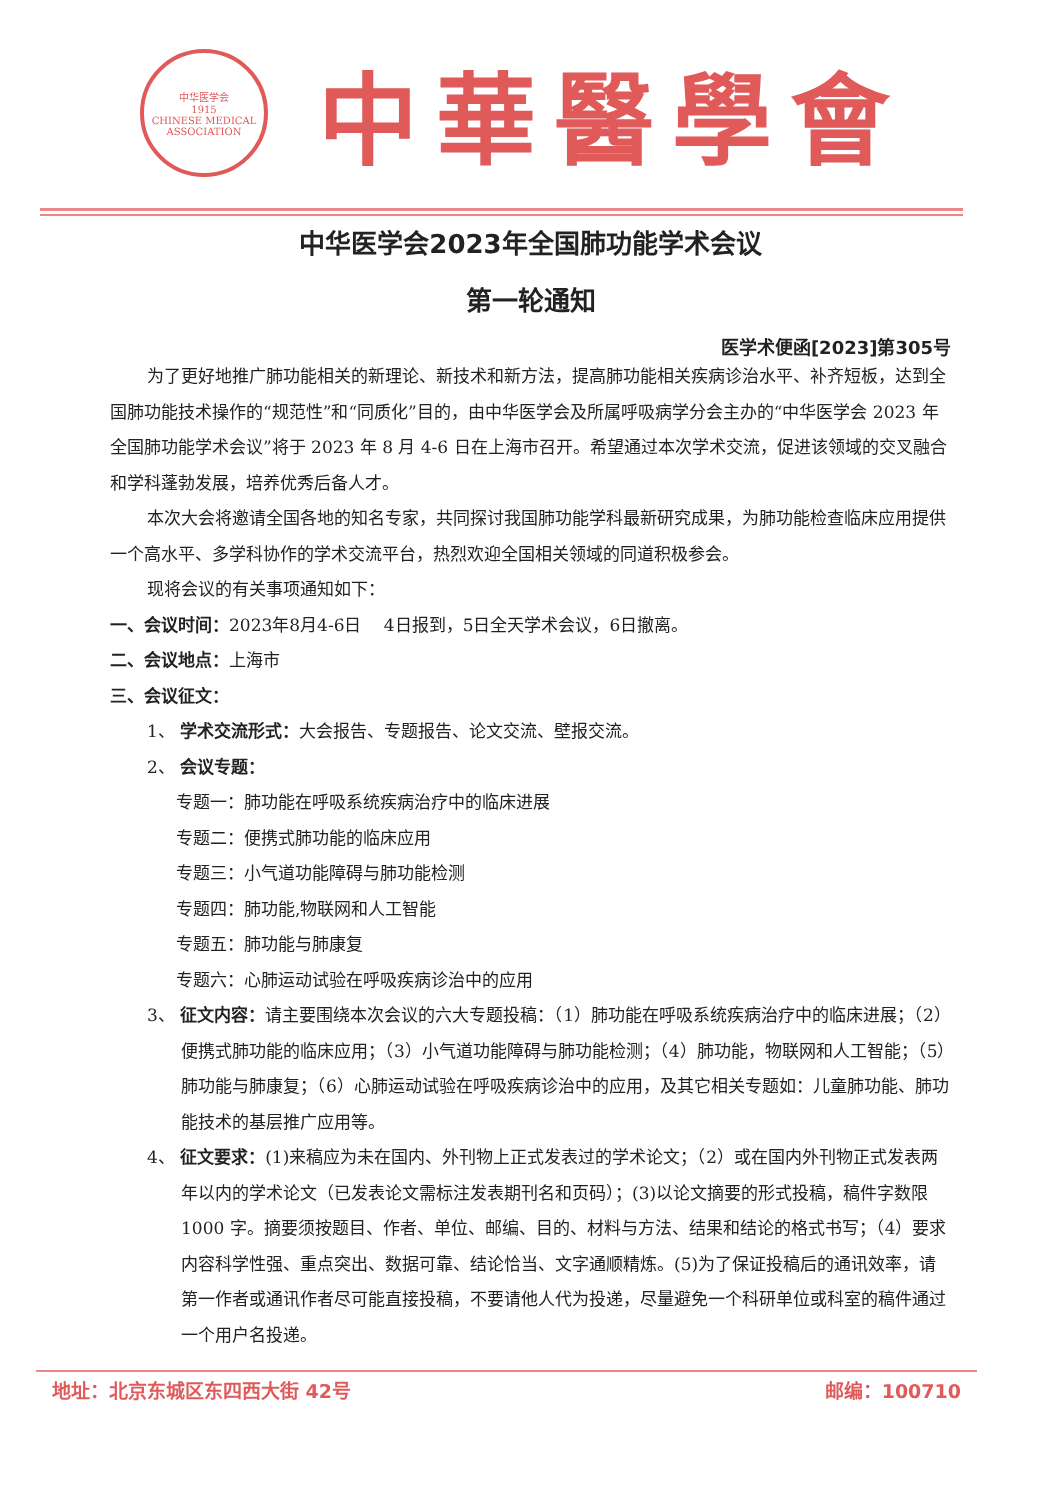中华医学会
1915
CHINESE MEDICAL ASSOCIATION
中華醫學會
中华医学会2023年全国肺功能学术会议
第一轮通知
医学术便函[2023]第305号
为了更好地推广肺功能相关的新理论、新技术和新方法，提高肺功能相关疾病诊治水平、补齐短板，达到全国肺功能技术操作的“规范性”和“同质化”目的，由中华医学会及所属呼吸病学分会主办的“中华医学会 2023 年全国肺功能学术会议”将于 2023 年 8 月 4-6 日在上海市召开。希望通过本次学术交流，促进该领域的交叉融合和学科蓬勃发展，培养优秀后备人才。
本次大会将邀请全国各地的知名专家，共同探讨我国肺功能学科最新研究成果，为肺功能检查临床应用提供一个高水平、多学科协作的学术交流平台，热烈欢迎全国相关领域的同道积极参会。
现将会议的有关事项通知如下：
一、会议时间：2023年8月4-6日　 4日报到，5日全天学术会议，6日撤离。
二、会议地点：上海市
三、会议征文：
1、 学术交流形式：大会报告、专题报告、论文交流、壁报交流。
2、 会议专题：
专题一：肺功能在呼吸系统疾病治疗中的临床进展
专题二：便携式肺功能的临床应用
专题三：小气道功能障碍与肺功能检测
专题四：肺功能,物联网和人工智能
专题五：肺功能与肺康复
专题六：心肺运动试验在呼吸疾病诊治中的应用
3、 征文内容：请主要围绕本次会议的六大专题投稿：（1）肺功能在呼吸系统疾病治疗中的临床进展；（2）便携式肺功能的临床应用；（3）小气道功能障碍与肺功能检测；（4）肺功能，物联网和人工智能；（5）肺功能与肺康复；（6）心肺运动试验在呼吸疾病诊治中的应用，及其它相关专题如：儿童肺功能、肺功能技术的基层推广应用等。
4、 征文要求：(1)来稿应为未在国内、外刊物上正式发表过的学术论文；（2）或在国内外刊物正式发表两年以内的学术论文（已发表论文需标注发表期刊名和页码）；(3)以论文摘要的形式投稿，稿件字数限 1000 字。摘要须按题目、作者、单位、邮编、目的、材料与方法、结果和结论的格式书写；（4）要求内容科学性强、重点突出、数据可靠、结论恰当、文字通顺精炼。(5)为了保证投稿后的通讯效率，请第一作者或通讯作者尽可能直接投稿，不要请他人代为投递，尽量避免一个科研单位或科室的稿件通过一个用户名投递。
地址：北京东城区东四西大街 42号 邮编：100710